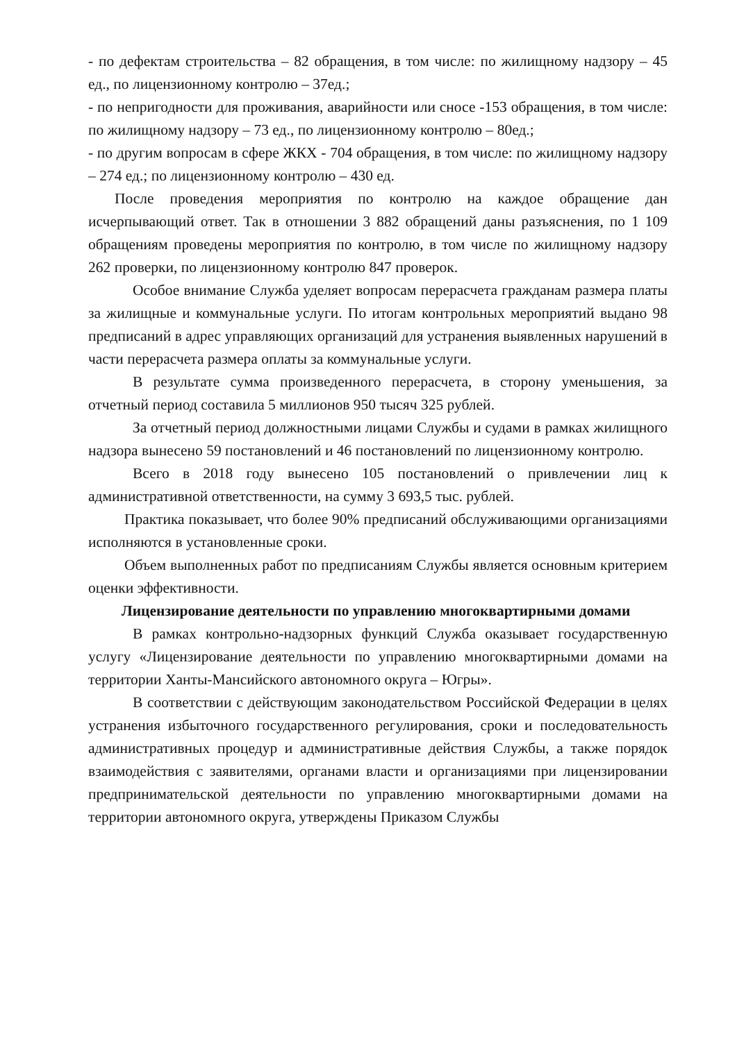- по дефектам строительства – 82 обращения, в том числе: по жилищному надзору – 45 ед., по лицензионному контролю – 37ед.;
- по непригодности для проживания, аварийности или сносе -153 обращения, в том числе: по жилищному надзору – 73 ед., по лицензионному контролю – 80ед.;
- по другим вопросам в сфере ЖКХ - 704 обращения, в том числе: по жилищному надзору – 274 ед.; по лицензионному контролю – 430 ед.
После проведения мероприятия по контролю на каждое обращение дан исчерпывающий ответ. Так в отношении 3 882 обращений даны разъяснения, по 1 109 обращениям проведены мероприятия по контролю, в том числе по жилищному надзору 262 проверки, по лицензионному контролю 847 проверок.
Особое внимание Служба уделяет вопросам перерасчета гражданам размера платы за жилищные и коммунальные услуги. По итогам контрольных мероприятий выдано 98 предписаний в адрес управляющих организаций для устранения выявленных нарушений в части перерасчета размера оплаты за коммунальные услуги.
В результате сумма произведенного перерасчета, в сторону уменьшения, за отчетный период составила 5 миллионов 950 тысяч 325 рублей.
За отчетный период должностными лицами Службы и судами в рамках жилищного надзора вынесено 59 постановлений и 46 постановлений по лицензионному контролю.
Всего в 2018 году вынесено 105 постановлений о привлечении лиц к административной ответственности, на сумму 3 693,5 тыс. рублей.
Практика показывает, что более 90% предписаний обслуживающими организациями исполняются в установленные сроки.
Объем выполненных работ по предписаниям Службы является основным критерием оценки эффективности.
Лицензирование деятельности по управлению многоквартирными домами
В рамках контрольно-надзорных функций Служба оказывает государственную услугу «Лицензирование деятельности по управлению многоквартирными домами на территории Ханты-Мансийского автономного округа – Югры».
В соответствии с действующим законодательством Российской Федерации в целях устранения избыточного государственного регулирования, сроки и последовательность административных процедур и административные действия Службы, а также порядок взаимодействия с заявителями, органами власти и организациями при лицензировании предпринимательской деятельности по управлению многоквартирными домами на территории автономного округа, утверждены Приказом Службы